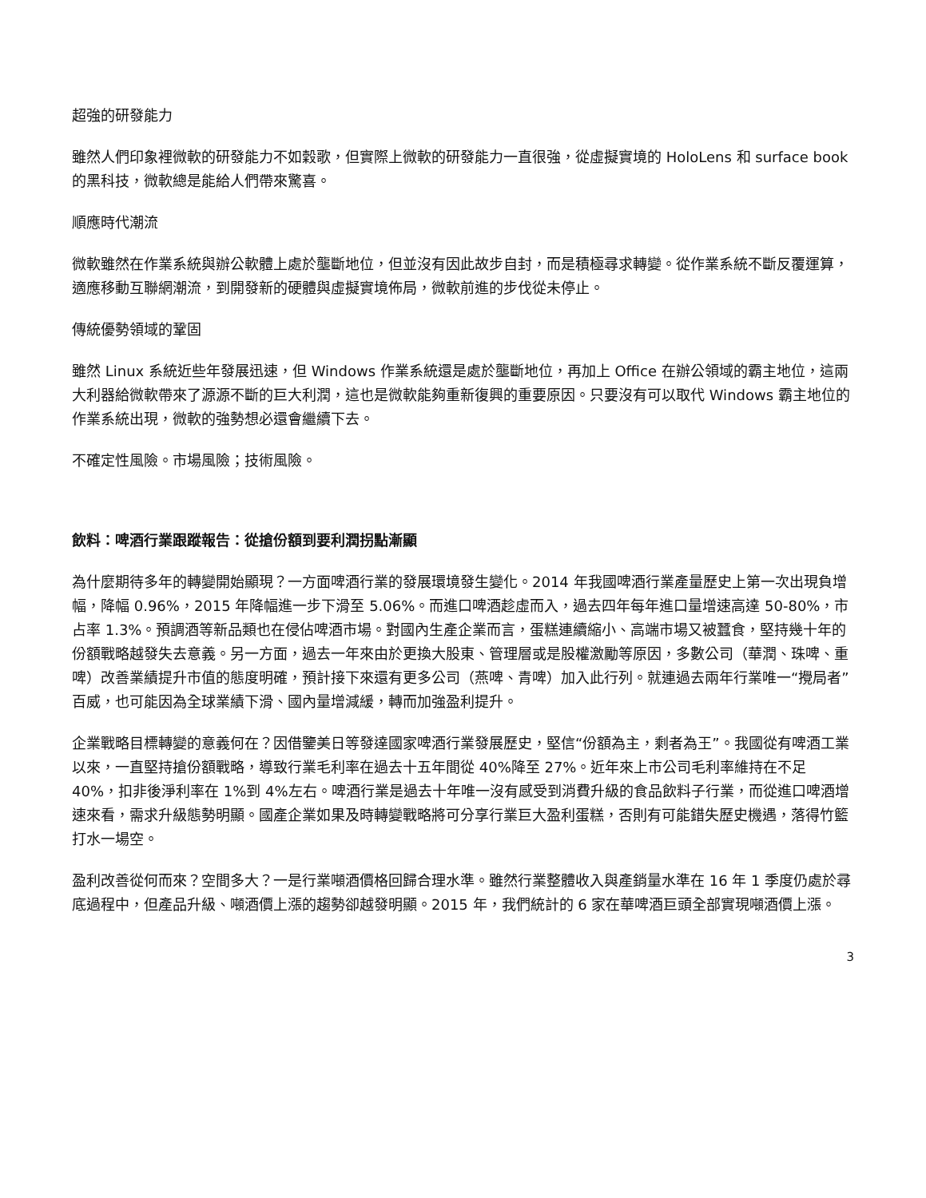超強的研發能力
雖然人們印象裡微軟的研發能力不如穀歌，但實際上微軟的研發能力一直很強，從虛擬實境的 HoloLens 和 surface book 的黑科技，微軟總是能給人們帶來驚喜。
順應時代潮流
微軟雖然在作業系統與辦公軟體上處於壟斷地位，但並沒有因此故步自封，而是積極尋求轉變。從作業系統不斷反覆運算，適應移動互聯網潮流，到開發新的硬體與虛擬實境佈局，微軟前進的步伐從未停止。
傳統優勢領域的鞏固
雖然 Linux 系統近些年發展迅速，但 Windows 作業系統還是處於壟斷地位，再加上 Office 在辦公領域的霸主地位，這兩大利器給微軟帶來了源源不斷的巨大利潤，這也是微軟能夠重新復興的重要原因。只要沒有可以取代 Windows 霸主地位的作業系統出現，微軟的強勢想必還會繼續下去。
不確定性風險。市場風險；技術風險。
飲料：啤酒行業跟蹤報告：從搶份額到要利潤拐點漸顯
為什麼期待多年的轉變開始顯現？一方面啤酒行業的發展環境發生變化。2014 年我國啤酒行業產量歷史上第一次出現負增幅，降幅 0.96%，2015 年降幅進一步下滑至 5.06%。而進口啤酒趁虛而入，過去四年每年進口量增速高達 50-80%，市占率 1.3%。預調酒等新品類也在侵佔啤酒市場。對國內生產企業而言，蛋糕連續縮小、高端市場又被蠶食，堅持幾十年的份額戰略越發失去意義。另一方面，過去一年來由於更換大股東、管理層或是股權激勵等原因，多數公司（華潤、珠啤、重啤）改善業績提升市值的態度明確，預計接下來還有更多公司（燕啤、青啤）加入此行列。就連過去兩年行業唯一“攪局者”百威，也可能因為全球業績下滑、國內量增減緩，轉而加強盈利提升。
企業戰略目標轉變的意義何在？因借鑒美日等發達國家啤酒行業發展歷史，堅信“份額為主，剩者為王”。我國從有啤酒工業以來，一直堅持搶份額戰略，導致行業毛利率在過去十五年間從 40%降至 27%。近年來上市公司毛利率維持在不足 40%，扣非後淨利率在 1%到 4%左右。啤酒行業是過去十年唯一沒有感受到消費升級的食品飲料子行業，而從進口啤酒增速來看，需求升級態勢明顯。國產企業如果及時轉變戰略將可分享行業巨大盈利蛋糕，否則有可能錯失歷史機遇，落得竹籃打水一場空。
盈利改善從何而來？空間多大？一是行業噸酒價格回歸合理水準。雖然行業整體收入與產銷量水準在 16 年 1 季度仍處於尋底過程中，但產品升級、噸酒價上漲的趨勢卻越發明顯。2015 年，我們統計的 6 家在華啤酒巨頭全部實現噸酒價上漲。
3